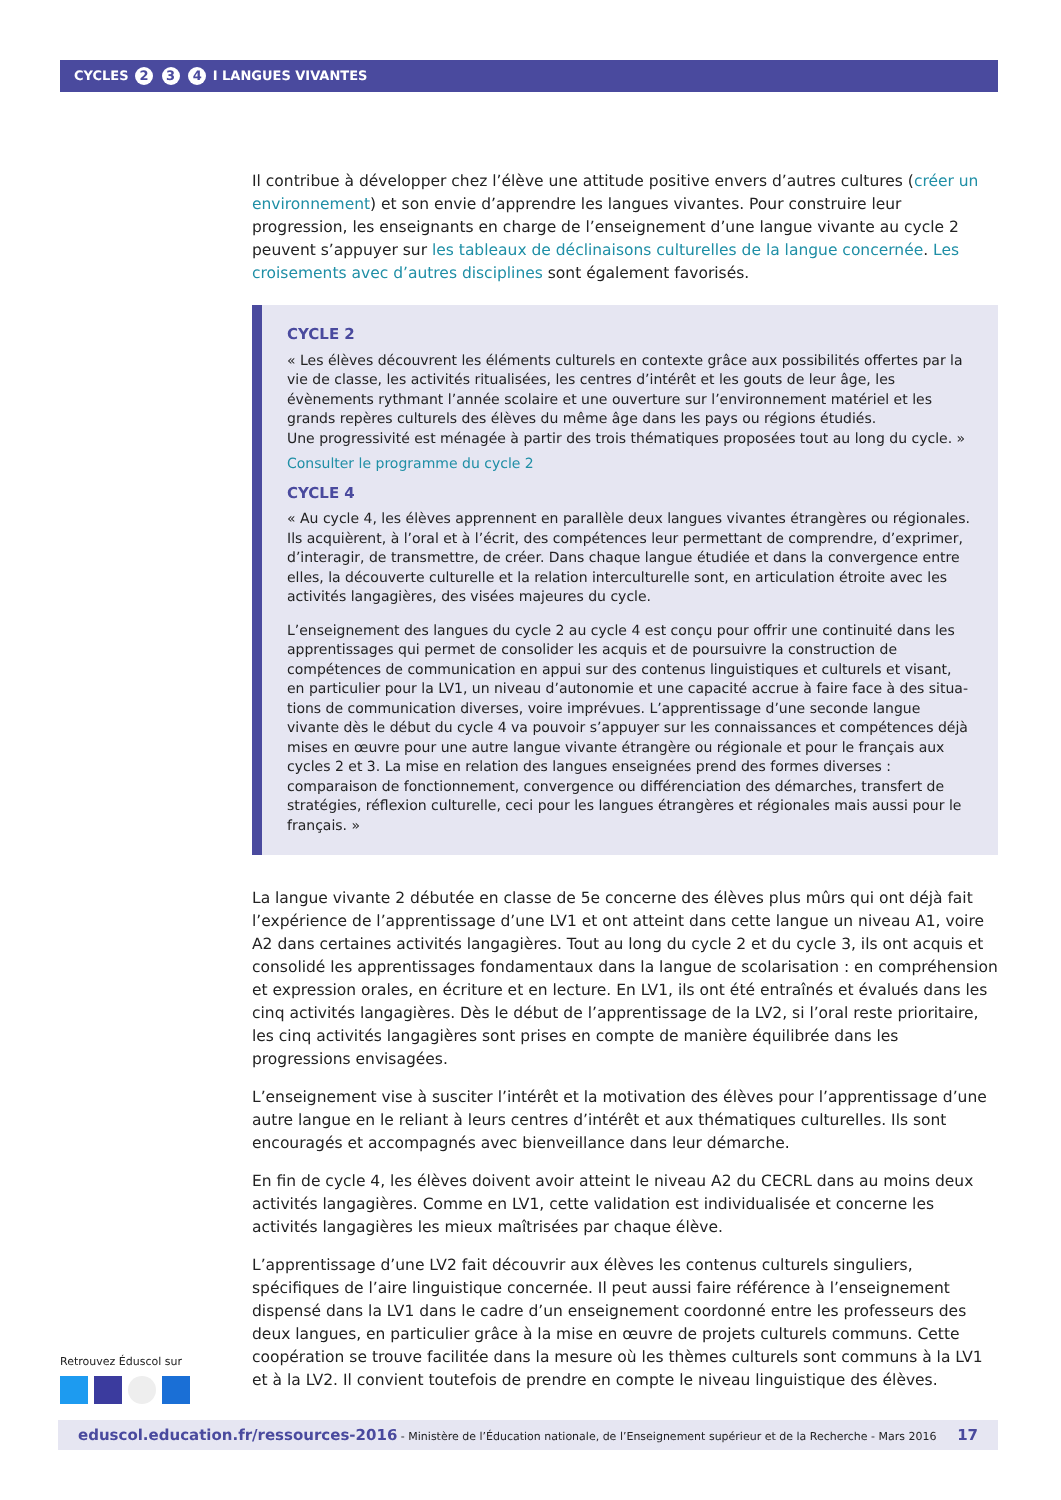CYCLES 2 3 4 I LANGUES VIVANTES
Il contribue à développer chez l’élève une attitude positive envers d’autres cultures (créer un environnement) et son envie d’apprendre les langues vivantes. Pour construire leur progression, les enseignants en charge de l’enseignement d’une langue vivante au cycle 2 peuvent s’appuyer sur les tableaux de déclinaisons culturelles de la langue concernée. Les croisements avec d’autres disciplines sont également favorisés.
CYCLE 2
« Les élèves découvrent les éléments culturels en contexte grâce aux possibilités offertes par la vie de classe, les activités ritualisées, les centres d’intérêt et les gouts de leur âge, les évènements rythmant l’année scolaire et une ouverture sur l’environnement matériel et les grands repères culturels des élèves du même âge dans les pays ou régions étudiés.
Une progressivité est ménagée à partir des trois thématiques proposées tout au long du cycle. »
Consulter le programme du cycle 2
CYCLE 4
« Au cycle 4, les élèves apprennent en parallèle deux langues vivantes étrangères ou régionales. Ils acquièrent, à l’oral et à l’écrit, des compétences leur permettant de comprendre, d’exprimer, d’interagir, de transmettre, de créer. Dans chaque langue étudiée et dans la convergence entre elles, la découverte culturelle et la relation interculturelle sont, en articulation étroite avec les activités langagières, des visées majeures du cycle.
L’enseignement des langues du cycle 2 au cycle 4 est conçu pour offrir une continuité dans les apprentissages qui permet de consolider les acquis et de poursuivre la construction de compétences de communication en appui sur des contenus linguistiques et culturels et visant, en particulier pour la LV1, un niveau d’autonomie et une capacité accrue à faire face à des situa-tions de communication diverses, voire imprévues. L’apprentissage d’une seconde langue vivante dès le début du cycle 4 va pouvoir s’appuyer sur les connaissances et compétences déjà mises en œuvre pour une autre langue vivante étrangère ou régionale et pour le français aux cycles 2 et 3. La mise en relation des langues enseignées prend des formes diverses : comparaison de fonctionnement, convergence ou différenciation des démarches, transfert de stratégies, réflexion culturelle, ceci pour les langues étrangères et régionales mais aussi pour le français. »
La langue vivante 2 débutée en classe de 5e concerne des élèves plus mûrs qui ont déjà fait l’expérience de l’apprentissage d’une LV1 et ont atteint dans cette langue un niveau A1, voire A2 dans certaines activités langagières. Tout au long du cycle 2 et du cycle 3, ils ont acquis et consolidé les apprentissages fondamentaux dans la langue de scolarisation : en compréhension et expression orales, en écriture et en lecture. En LV1, ils ont été entraînés et évalués dans les cinq activités langagières. Dès le début de l’apprentissage de la LV2, si l’oral reste prioritaire, les cinq activités langagières sont prises en compte de manière équilibrée dans les progressions envisagées.
L’enseignement vise à susciter l’intérêt et la motivation des élèves pour l’apprentissage d’une autre langue en le reliant à leurs centres d’intérêt et aux thématiques culturelles. Ils sont encouragés et accompagnés avec bienveillance dans leur démarche.
En fin de cycle 4, les élèves doivent avoir atteint le niveau A2 du CECRL dans au moins deux activités langagières. Comme en LV1, cette validation est individualisée et concerne les activités langagières les mieux maîtrisées par chaque élève.
L’apprentissage d’une LV2 fait découvrir aux élèves les contenus culturels singuliers, spécifiques de l’aire linguistique concernée. Il peut aussi faire référence à l’enseignement dispensé dans la LV1 dans le cadre d’un enseignement coordonné entre les professeurs des deux langues, en particulier grâce à la mise en œuvre de projets culturels communs. Cette coopération se trouve facilitée dans la mesure où les thèmes culturels sont communs à la LV1 et à la LV2. Il convient toutefois de prendre en compte le niveau linguistique des élèves.
Retrouvez Éduscol sur
eduscol.education.fr/ressources-2016 - Ministère de l’Éducation nationale, de l’Enseignement supérieur et de la Recherche - Mars 2016 17